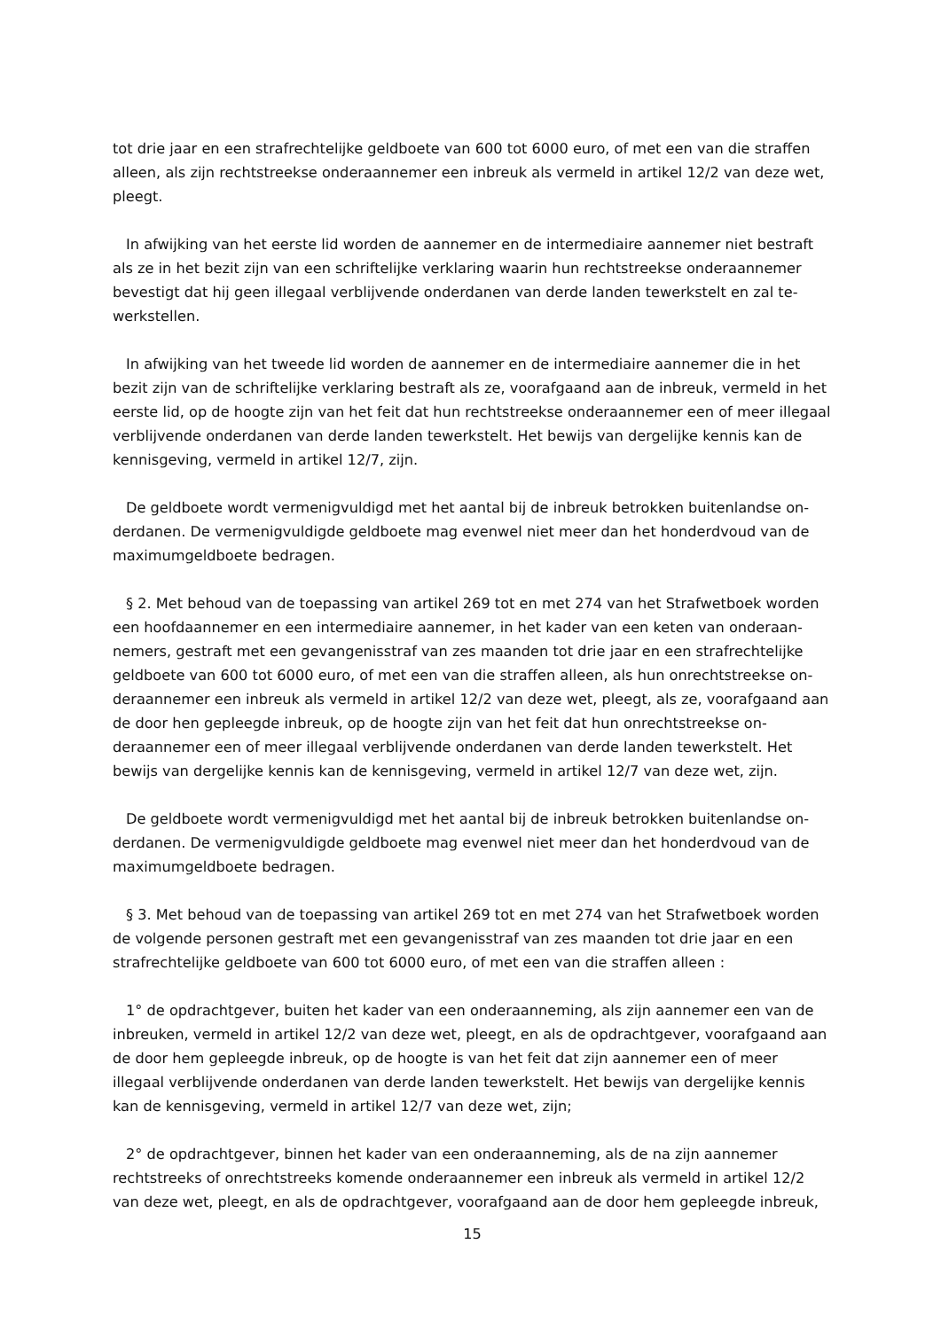tot drie jaar en een strafrechtelijke geldboete van 600 tot 6000 euro, of met een van die straffen alleen, als zijn rechtstreekse onderaannemer een inbreuk als vermeld in artikel 12/2 van deze wet, pleegt.
In afwijking van het eerste lid worden de aannemer en de intermediaire aannemer niet bestraft als ze in het bezit zijn van een schriftelijke verklaring waarin hun rechtstreekse onderaannemer bevestigt dat hij geen illegaal verblijvende onderdanen van derde landen tewerkstelt en zal te-werkstellen.
In afwijking van het tweede lid worden de aannemer en de intermediaire aannemer die in het bezit zijn van de schriftelijke verklaring bestraft als ze, voorafgaand aan de inbreuk, vermeld in het eerste lid, op de hoogte zijn van het feit dat hun rechtstreekse onderaannemer een of meer illegaal verblijvende onderdanen van derde landen tewerkstelt. Het bewijs van dergelijke kennis kan de kennisgeving, vermeld in artikel 12/7, zijn.
De geldboete wordt vermenigvuldigd met het aantal bij de inbreuk betrokken buitenlandse on-derdanen. De vermenigvuldigde geldboete mag evenwel niet meer dan het honderdvoud van de maximumgeldboete bedragen.
§ 2. Met behoud van de toepassing van artikel 269 tot en met 274 van het Strafwetboek worden een hoofdaannemer en een intermediaire aannemer, in het kader van een keten van onderaan-nemers, gestraft met een gevangenisstraf van zes maanden tot drie jaar en een strafrechtelijke geldboete van 600 tot 6000 euro, of met een van die straffen alleen, als hun onrechtstreekse on-deraannemer een inbreuk als vermeld in artikel 12/2 van deze wet, pleegt, als ze, voorafgaand aan de door hen gepleegde inbreuk, op de hoogte zijn van het feit dat hun onrechtstreekse on-deraannemer een of meer illegaal verblijvende onderdanen van derde landen tewerkstelt. Het bewijs van dergelijke kennis kan de kennisgeving, vermeld in artikel 12/7 van deze wet, zijn.
De geldboete wordt vermenigvuldigd met het aantal bij de inbreuk betrokken buitenlandse on-derdanen. De vermenigvuldigde geldboete mag evenwel niet meer dan het honderdvoud van de maximumgeldboete bedragen.
§ 3. Met behoud van de toepassing van artikel 269 tot en met 274 van het Strafwetboek worden de volgende personen gestraft met een gevangenisstraf van zes maanden tot drie jaar en een strafrechtelijke geldboete van 600 tot 6000 euro, of met een van die straffen alleen :
1° de opdrachtgever, buiten het kader van een onderaanneming, als zijn aannemer een van de inbreuken, vermeld in artikel 12/2 van deze wet, pleegt, en als de opdrachtgever, voorafgaand aan de door hem gepleegde inbreuk, op de hoogte is van het feit dat zijn aannemer een of meer illegaal verblijvende onderdanen van derde landen tewerkstelt. Het bewijs van dergelijke kennis kan de kennisgeving, vermeld in artikel 12/7 van deze wet, zijn;
2° de opdrachtgever, binnen het kader van een onderaanneming, als de na zijn aannemer rechtstreeks of onrechtstreeks komende onderaannemer een inbreuk als vermeld in artikel 12/2 van deze wet, pleegt, en als de opdrachtgever, voorafgaand aan de door hem gepleegde inbreuk,
15